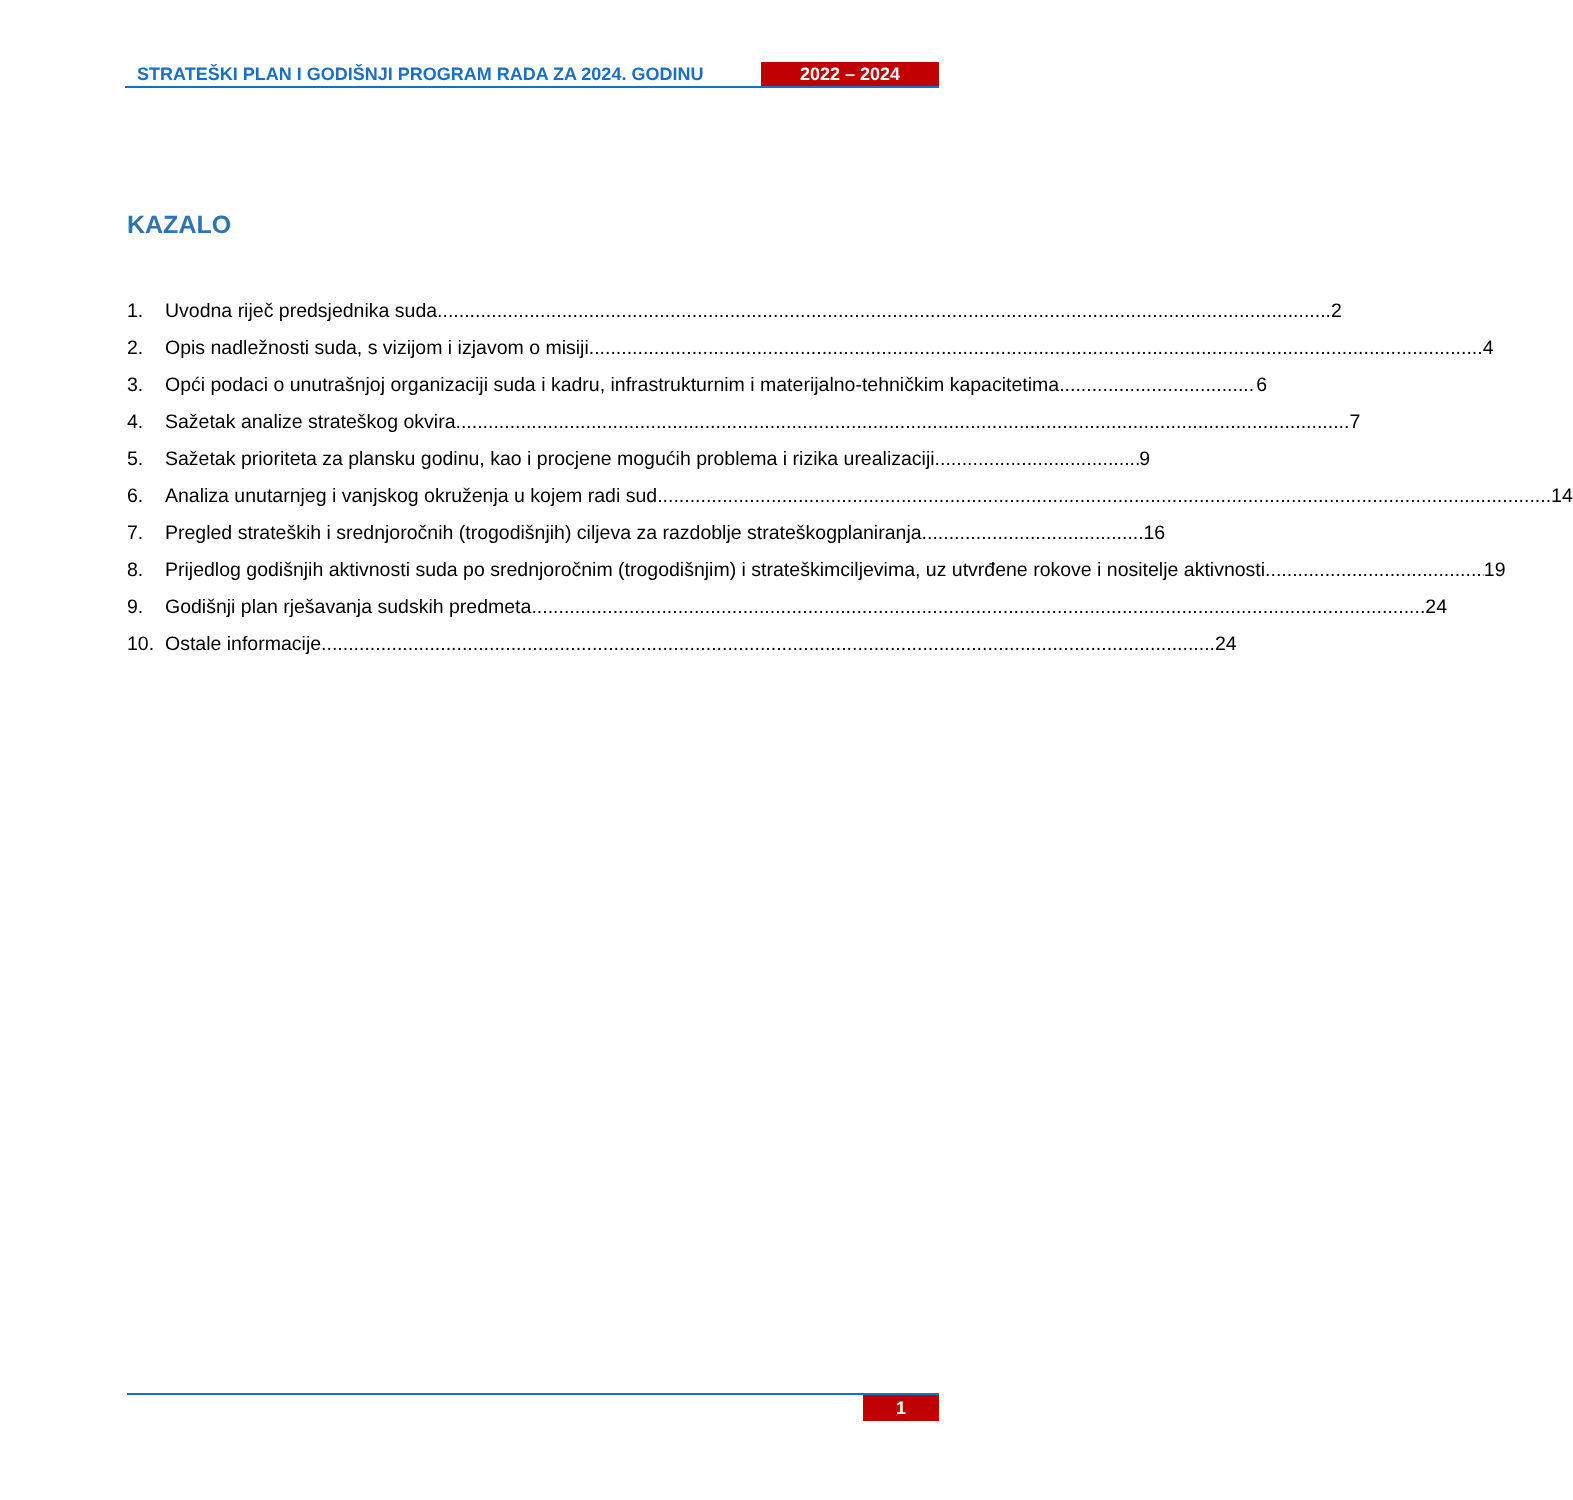STRATEŠKI PLAN I GODIŠNJI PROGRAM RADA ZA 2024. GODINU
2022 – 2024
KAZALO
1. Uvodna riječ predsjednika suda 2
2. Opis nadležnosti suda, s vizijom i izjavom o misiji 4
3. Opći podaci o unutrašnjoj organizaciji suda i kadru, infrastrukturnim i materijalno-
tehničkim kapacitetima 6
4. Sažetak analize strateškog okvira 7
5. Sažetak prioriteta za plansku godinu, kao i procjene mogućih problema i rizika u
realizaciji 9
6. Analiza unutarnjeg i vanjskog okruženja u kojem radi sud 14
7. Pregled strateških i srednjoročnih (trogodišnjih) ciljeva za razdoblje strateškog
planiranja 16
8. Prijedlog godišnjih aktivnosti suda po srednjoročnim (trogodišnjim) i strateškim
ciljevima, uz utvrđene rokove i nositelje aktivnosti 19
9. Godišnji plan rješavanja sudskih predmeta 24
10. Ostale informacije 24
1